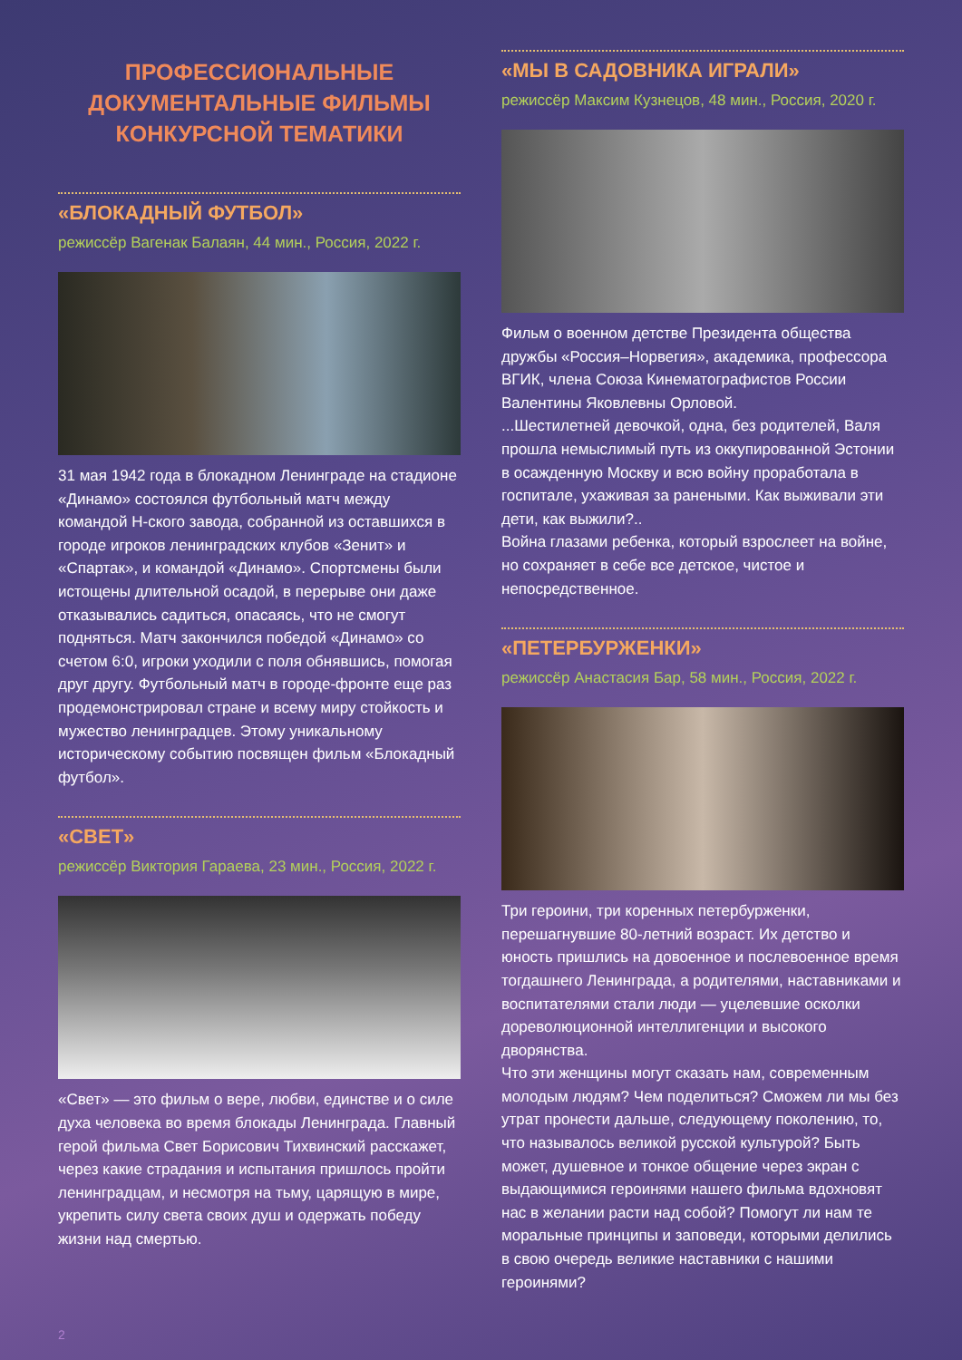ПРОФЕССИОНАЛЬНЫЕ
ДОКУМЕНТАЛЬНЫЕ ФИЛЬМЫ
КОНКУРСНОЙ ТЕМАТИКИ
«БЛОКАДНЫЙ ФУТБОЛ»
режиссёр Вагенак Балаян, 44 мин., Россия, 2022 г.
31 мая 1942 года в блокадном Ленинграде на стадионе «Динамо» состоялся футбольный матч между командой Н-ского завода, собранной из оставшихся в городе игроков ленинградских клубов «Зенит» и «Спартак», и командой «Динамо». Спортсмены были истощены длительной осадой, в перерыве они даже отказывались садиться, опасаясь, что не смогут подняться. Матч закончился победой «Динамо» со счетом 6:0, игроки уходили с поля обнявшись, помогая друг другу. Футбольный матч в городе-фронте еще раз продемонстрировал стране и всему миру стойкость и мужество ленинградцев. Этому уникальному историческому событию посвящен фильм «Блокадный футбол».
«СВЕТ»
режиссёр Виктория Гараева, 23 мин., Россия, 2022 г.
«Свет» — это фильм о вере, любви, единстве и о силе духа человека во время блокады Ленинграда. Главный герой фильма Свет Борисович Тихвинский расскажет, через какие страдания и испытания пришлось пройти ленинградцам, и несмотря на тьму, царящую в мире, укрепить силу света своих душ и одержать победу жизни над смертью.
«МЫ В САДОВНИКА ИГРАЛИ»
режиссёр Максим Кузнецов, 48 мин., Россия, 2020 г.
Фильм о военном детстве Президента общества дружбы «Россия–Норвегия», академика, профессора ВГИК, члена Союза Кинематографистов России Валентины Яковлевны Орловой.
...Шестилетней девочкой, одна, без родителей, Валя прошла немыслимый путь из оккупированной Эстонии в осажденную Москву и всю войну проработала в госпитале, ухаживая за ранеными. Как выживали эти дети, как выжили?..
Война глазами ребенка, который взрослеет на войне, но сохраняет в себе все детское, чистое и непосредственное.
«ПЕТЕРБУРЖЕНКИ»
режиссёр Анастасия Бар, 58 мин., Россия, 2022 г.
Три героини, три коренных петербурженки, перешагнувшие 80-летний возраст. Их детство и юность пришлись на довоенное и послевоенное время тогдашнего Ленинграда, а родителями, наставниками и воспитателями стали люди — уцелевшие осколки дореволюционной интеллигенции и высокого дворянства.
Что эти женщины могут сказать нам, современным молодым людям? Чем поделиться? Сможем ли мы без утрат пронести дальше, следующему поколению, то, что называлось великой русской культурой? Быть может, душевное и тонкое общение через экран с выдающимися героинями нашего фильма вдохновят нас в желании расти над собой? Помогут ли нам те моральные принципы и заповеди, которыми делились в свою очередь великие наставники с нашими героинями?
2